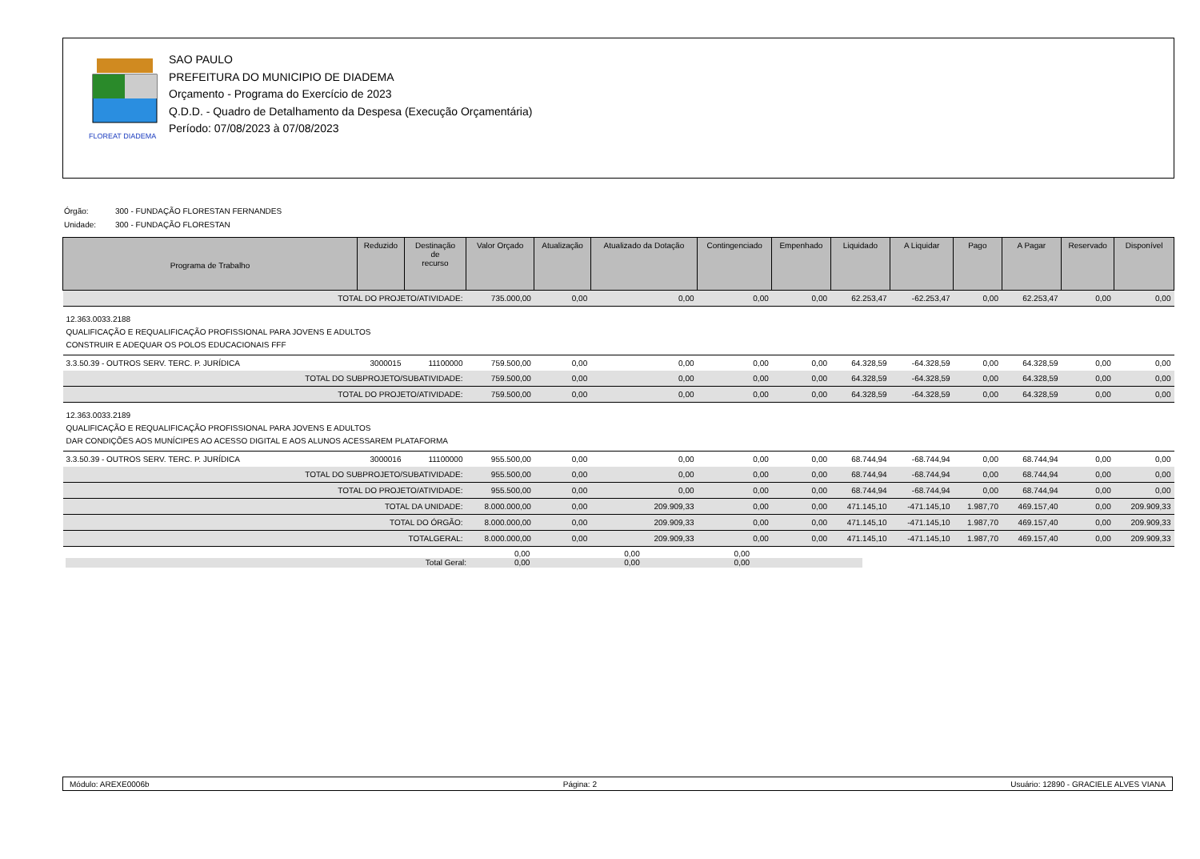FLOREAT DIADEMA
SAO PAULO
PREFEITURA DO MUNICIPIO DE DIADEMA
Orçamento - Programa do Exercício de 2023
Q.D.D. - Quadro de Detalhamento da Despesa (Execução Orçamentária)
Período: 07/08/2023 à 07/08/2023
| Órgão: | 300 - FUNDAÇÃO FLORESTAN FERNANDES |
| Unidade: | 300 - FUNDAÇÃO FLORESTAN |
| Programa de Trabalho | Reduzido | Destinação de recurso | Valor Orçado | Atualização | Atualizado da Dotação | Contingenciado | Empenhado | Liquidado | A Liquidar | Pago | A Pagar | Reservado | Disponível |
| --- | --- | --- | --- | --- | --- | --- | --- | --- | --- | --- | --- | --- | --- |
| TOTAL DO PROJETO/ATIVIDADE: | | | 735.000,00 | 0,00 | 0,00 | 0,00 | 0,00 | 62.253,47 | -62.253,47 | 0,00 | 62.253,47 | 0,00 | 0,00 |
| 12.363.0033.2188 QUALIFICAÇÃO E REQUALIFICAÇÃO PROFISSIONAL PARA JOVENS E ADULTOS CONSTRUIR E ADEQUAR OS POLOS EDUCACIONAIS FFF | | | | | | | | | | | | | |
| 3.3.50.39 - OUTROS SERV. TERC. P. JURÍDICA | 3000015 | 11100000 | 759.500,00 | 0,00 | 0,00 | 0,00 | 0,00 | 64.328,59 | -64.328,59 | 0,00 | 64.328,59 | 0,00 | 0,00 |
| TOTAL DO SUBPROJETO/SUBATIVIDADE: | | | 759.500,00 | 0,00 | 0,00 | 0,00 | 0,00 | 64.328,59 | -64.328,59 | 0,00 | 64.328,59 | 0,00 | 0,00 |
| TOTAL DO PROJETO/ATIVIDADE: | | | 759.500,00 | 0,00 | 0,00 | 0,00 | 0,00 | 64.328,59 | -64.328,59 | 0,00 | 64.328,59 | 0,00 | 0,00 |
| 12.363.0033.2189 QUALIFICAÇÃO E REQUALIFICAÇÃO PROFISSIONAL PARA JOVENS E ADULTOS DAR CONDIÇÕES AOS MUNÍCIPES AO ACESSO DIGITAL E AOS ALUNOS ACESSAREM PLATAFORMA | | | | | | | | | | | | | |
| 3.3.50.39 - OUTROS SERV. TERC. P. JURÍDICA | 3000016 | 11100000 | 955.500,00 | 0,00 | 0,00 | 0,00 | 0,00 | 68.744,94 | -68.744,94 | 0,00 | 68.744,94 | 0,00 | 0,00 |
| TOTAL DO SUBPROJETO/SUBATIVIDADE: | | | 955.500,00 | 0,00 | 0,00 | 0,00 | 0,00 | 68.744,94 | -68.744,94 | 0,00 | 68.744,94 | 0,00 | 0,00 |
| TOTAL DO PROJETO/ATIVIDADE: | | | 955.500,00 | 0,00 | 0,00 | 0,00 | 0,00 | 68.744,94 | -68.744,94 | 0,00 | 68.744,94 | 0,00 | 0,00 |
| TOTAL DA UNIDADE: | | | 8.000.000,00 | 0,00 | 209.909,33 | 0,00 | 0,00 | 471.145,10 | -471.145,10 | 1.987,70 | 469.157,40 | 0,00 | 209.909,33 |
| TOTAL DO ÓRGÃO: | | | 8.000.000,00 | 0,00 | 209.909,33 | 0,00 | 0,00 | 471.145,10 | -471.145,10 | 1.987,70 | 469.157,40 | 0,00 | 209.909,33 |
| TOTALGERAL: | | | 8.000.000,00 | 0,00 | 209.909,33 | 0,00 | 0,00 | 471.145,10 | -471.145,10 | 1.987,70 | 469.157,40 | 0,00 | 209.909,33 |
| Total Geral: | 0,00 0,00 | 0,00 0,00 | 0,00 0,00 | |
Módulo: AREXE0006b Página: 2 Usuário: 12890 - GRACIELE ALVES VIANA